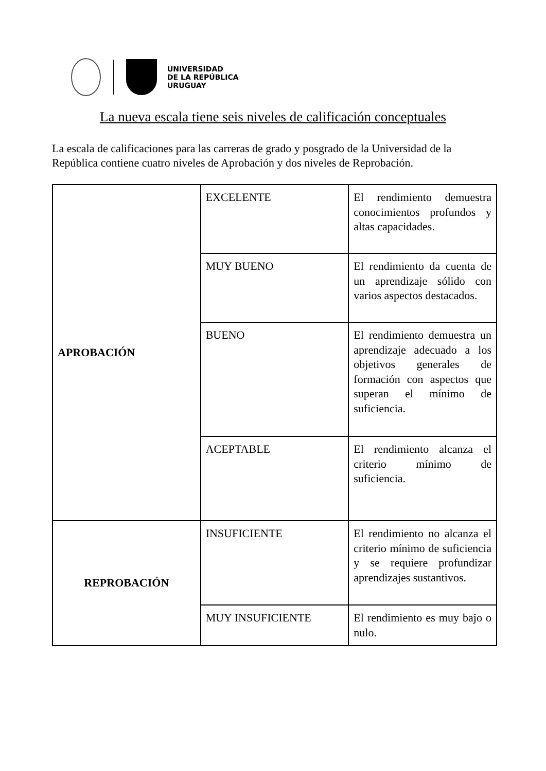UNIVERSIDAD
DE LA REPÚBLICA
URUGUAY
La nueva escala tiene seis niveles de calificación conceptuales
La escala de calificaciones para las carreras de grado y posgrado de la Universidad de la República contiene cuatro niveles de Aprobación y dos niveles de Reprobación.
| APROBACIÓN | EXCELENTE | El rendimiento demuestra conocimientos profundos y altas capacidades. |
| | MUY BUENO | El rendimiento da cuenta de un aprendizaje sólido con varios aspectos destacados. |
| | BUENO | El rendimiento demuestra un aprendizaje adecuado a los objetivos generales de formación con aspectos que superan el mínimo de suficiencia. |
| | ACEPTABLE | El rendimiento alcanza el criterio mínimo de suficiencia. |
| REPROBACIÓN | INSUFICIENTE | El rendimiento no alcanza el criterio mínimo de suficiencia y se requiere profundizar aprendizajes sustantivos. |
| | MUY INSUFICIENTE | El rendimiento es muy bajo o nulo. |